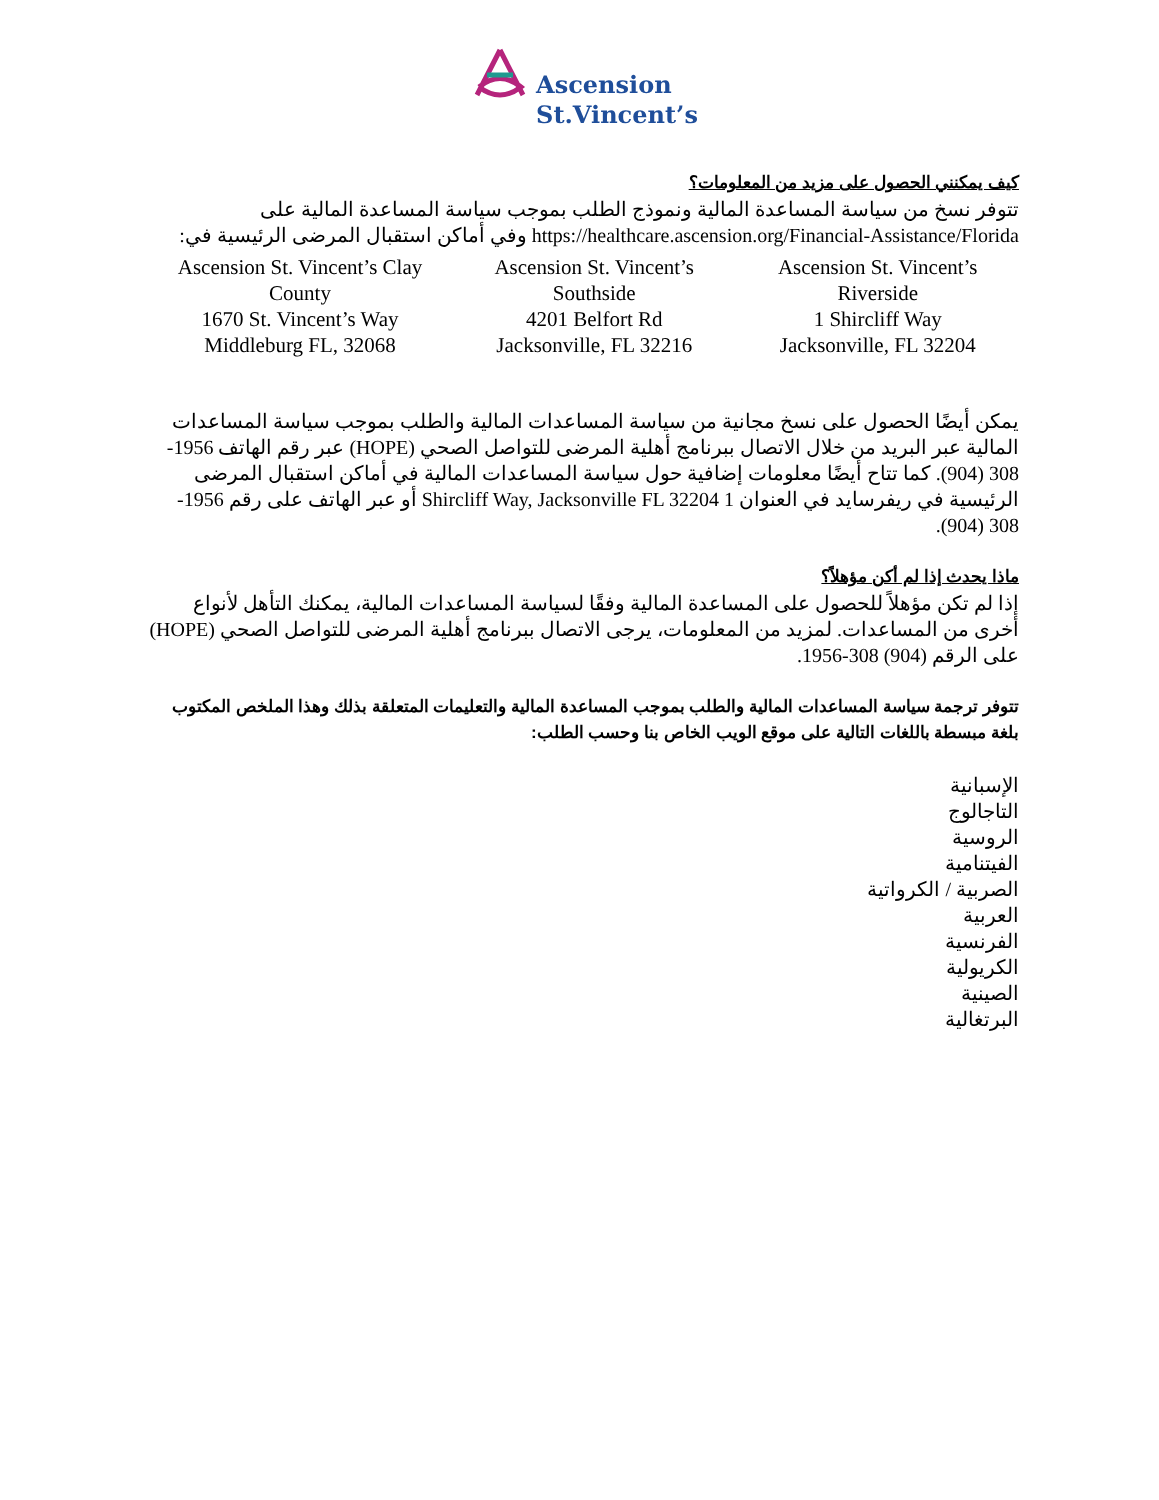Ascension
St.Vincent’s
كيف يمكنني الحصول على مزيد من المعلومات؟
تتوفر نسخ من سياسة المساعدة المالية ونموذج الطلب بموجب سياسة المساعدة المالية على https://healthcare.ascension.org/Financial-Assistance/Florida وفي أماكن استقبال المرضى الرئيسية في:
| Ascension St. Vincent’s Clay County 1670 St. Vincent’s Way Middleburg FL, 32068 | Ascension St. Vincent’s Southside 4201 Belfort Rd Jacksonville, FL 32216 | Ascension St. Vincent’s Riverside 1 Shircliff Way Jacksonville, FL 32204 |
يمكن أيضًا الحصول على نسخ مجانية من سياسة المساعدات المالية والطلب بموجب سياسة المساعدات المالية عبر البريد من خلال الاتصال ببرنامج أهلية المرضى للتواصل الصحي (HOPE) عبر رقم الهاتف 1956-308 (904). كما تتاح أيضًا معلومات إضافية حول سياسة المساعدات المالية في أماكن استقبال المرضى الرئيسية في ريفرسايد في العنوان 1 Shircliff Way, Jacksonville FL 32204 أو عبر الهاتف على رقم 1956-308 (904).
ماذا يحدث إذا لم أكن مؤهلاً؟
إذا لم تكن مؤهلاً للحصول على المساعدة المالية وفقًا لسياسة المساعدات المالية، يمكنك التأهل لأنواع أخرى من المساعدات. لمزيد من المعلومات، يرجى الاتصال ببرنامج أهلية المرضى للتواصل الصحي (HOPE) على الرقم (904) 308-1956.
تتوفر ترجمة سياسة المساعدات المالية والطلب بموجب المساعدة المالية والتعليمات المتعلقة بذلك وهذا الملخص المكتوب بلغة مبسطة باللغات التالية على موقع الويب الخاص بنا وحسب الطلب:
الإسبانية
التاجالوج
الروسية
الفيتنامية
الصربية / الكرواتية
العربية
الفرنسية
الكريولية
الصينية
البرتغالية